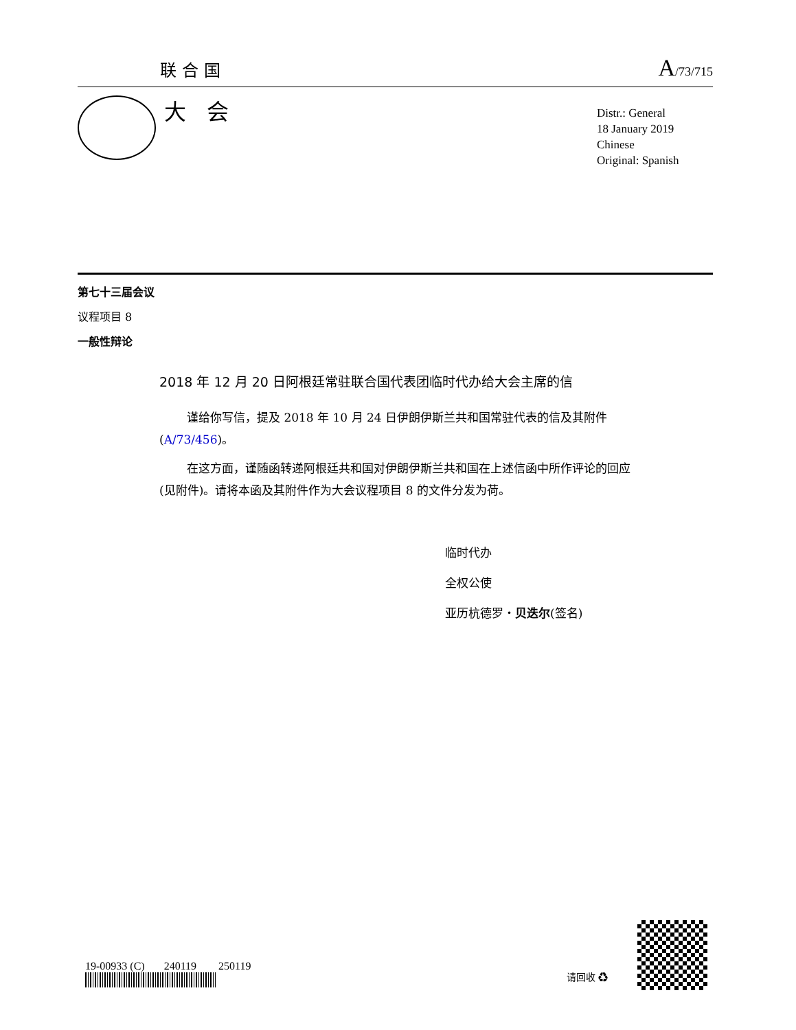联合国 A/73/715
大会
Distr.: General
18 January 2019
Chinese
Original: Spanish
第七十三届会议
议程项目 8
一般性辩论
2018 年 12 月 20 日阿根廷常驻联合国代表团临时代办给大会主席的信
谨给你写信，提及 2018 年 10 月 24 日伊朗伊斯兰共和国常驻代表的信及其附件(A/73/456)。
在这方面，谨随函转递阿根廷共和国对伊朗伊斯兰共和国在上述信函中所作评论的回应(见附件)。请将本函及其附件作为大会议程项目 8 的文件分发为荷。
临时代办
全权公使
亚历杭德罗・贝迭尔(签名)
19-00933 (C) 240119 250119
请回收 ♻